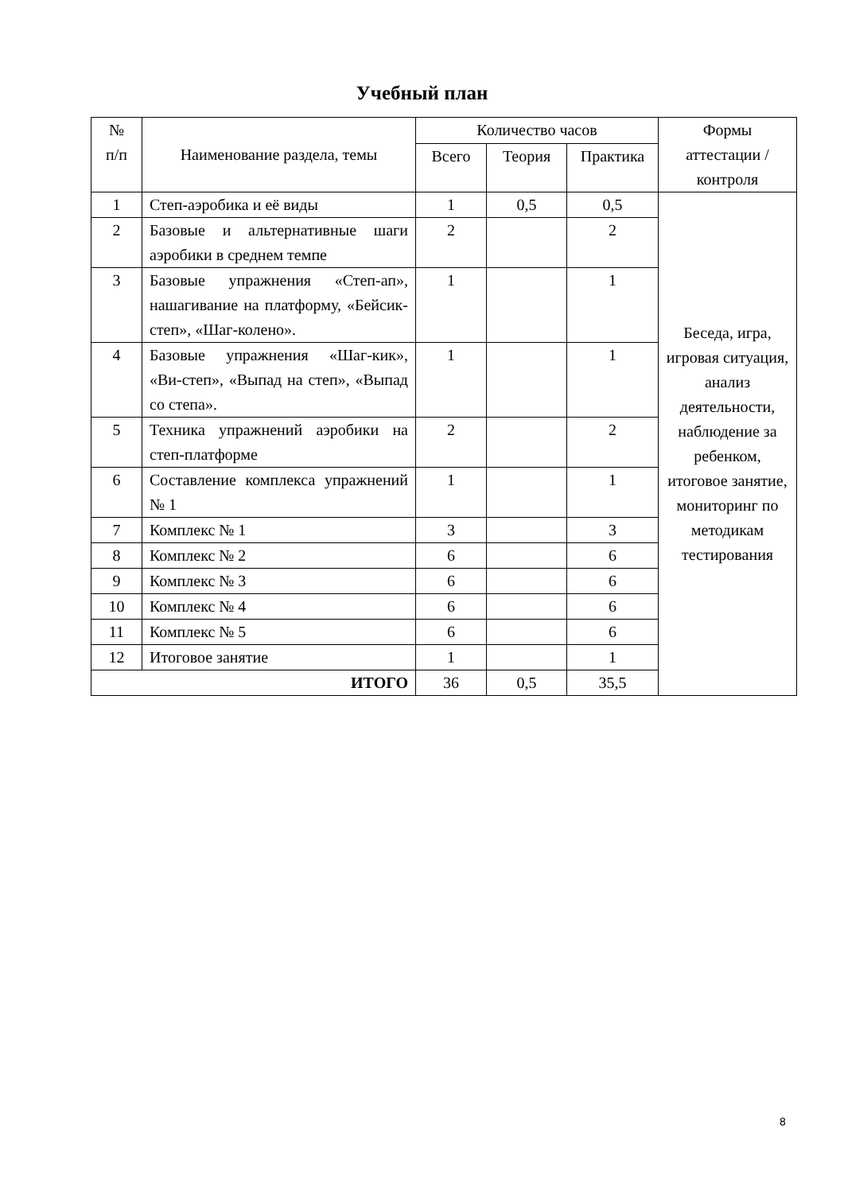Учебный план
| № п/п | Наименование раздела, темы | Количество часов | | | Формы аттестации /контроля |
| --- | --- | --- | --- | --- | --- |
| | | Всего | Теория | Практика | |
| 1 | Степ-аэробика и её виды | 1 | 0,5 | 0,5 | Беседа, игра, игровая ситуация, анализ деятельности, наблюдение за ребенком, итоговое занятие, мониторинг по методикам тестирования |
| 2 | Базовые и альтернативные шаги аэробики в среднем темпе | 2 | | 2 | |
| 3 | Базовые упражнения «Степ-ап», нашагивание на платформу, «Бейсик-степ», «Шаг-колено». | 1 | | 1 | |
| 4 | Базовые упражнения «Шаг-кик», «Ви-степ», «Выпад на степ», «Выпад со степа». | 1 | | 1 | |
| 5 | Техника упражнений аэробики на степ-платформе | 2 | | 2 | |
| 6 | Составление комплекса упражнений № 1 | 1 | | 1 | |
| 7 | Комплекс № 1 | 3 | | 3 | |
| 8 | Комплекс № 2 | 6 | | 6 | |
| 9 | Комплекс № 3 | 6 | | 6 | |
| 10 | Комплекс № 4 | 6 | | 6 | |
| 11 | Комплекс № 5 | 6 | | 6 | |
| 12 | Итоговое занятие | 1 | | 1 | |
| ИТОГО | | 36 | 0,5 | 35,5 | |
8